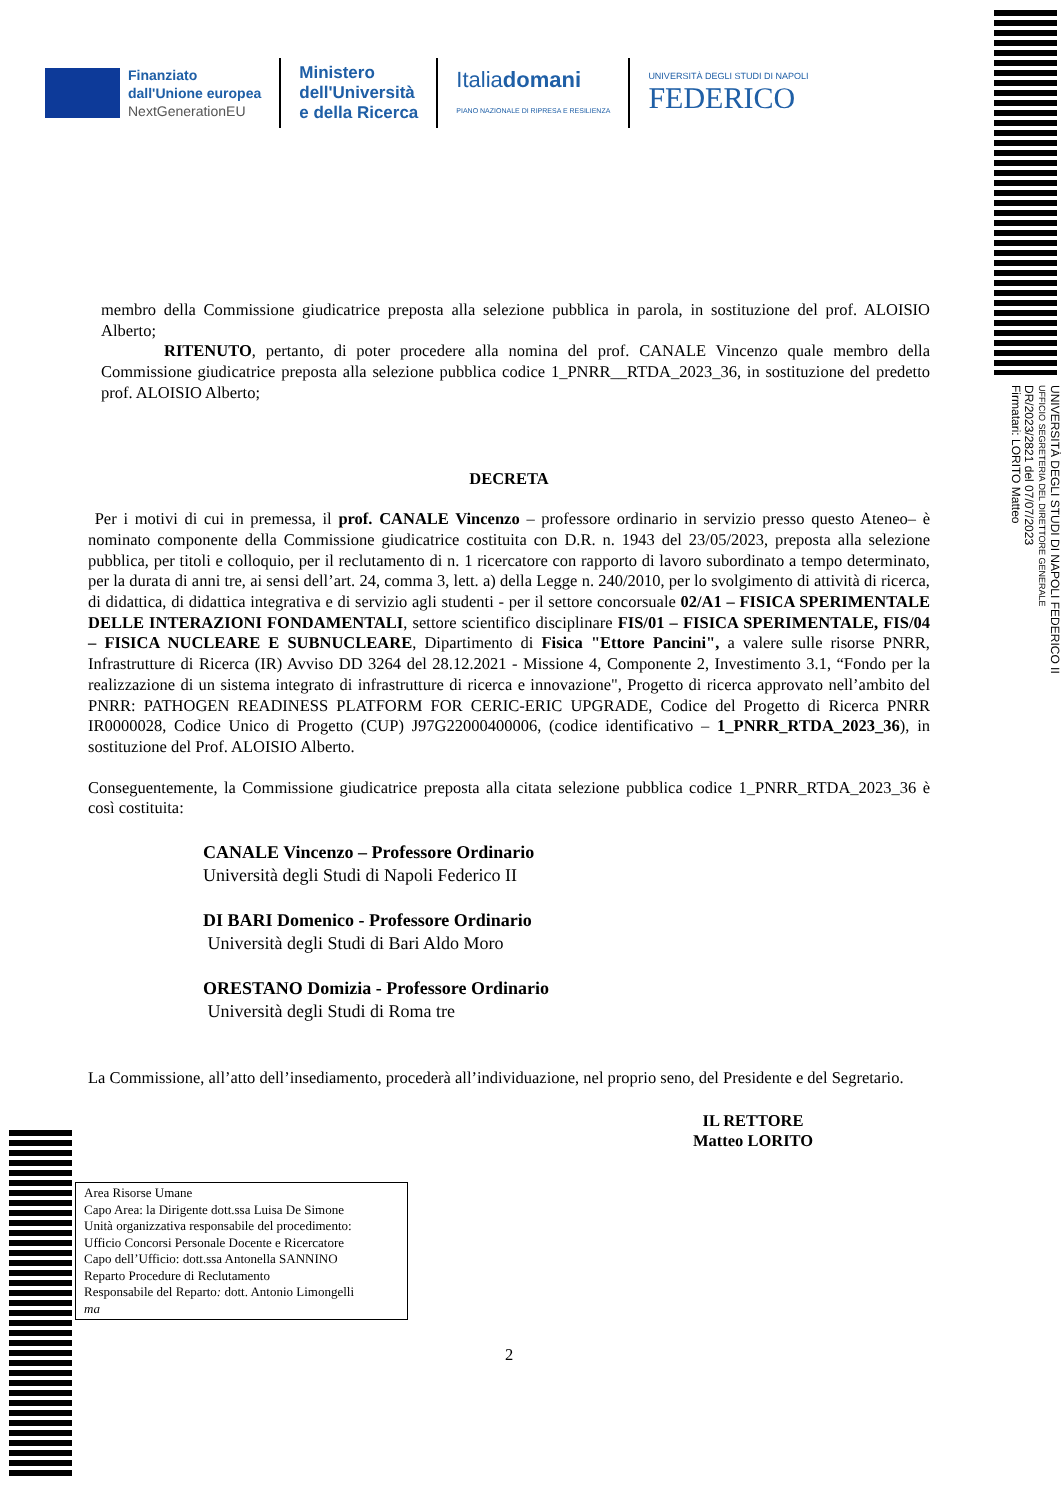Finanziato
dall'Unione europea
NextGenerationEU
Ministero
dell'Università
e della Ricerca
Italiadomani
PIANO NAZIONALE DI RIPRESA E RESILIENZA
UNIVERSITÀ DEGLI STUDI DI NAPOLI
FEDERICO
UNIVERSITÀ DEGLI STUDI DI NAPOLI FEDERICO II
UFFICIO SEGRETERIA DEL DIRETTORE GENERALE
DR/2023/2821 del 07/07/2023
Firmatari: LORITO Matteo
membro della Commissione giudicatrice preposta alla selezione pubblica in parola, in sostituzione del prof. ALOISIO Alberto;
RITENUTO, pertanto, di poter procedere alla nomina del prof. CANALE Vincenzo quale membro della Commissione giudicatrice preposta alla selezione pubblica codice 1_PNRR__RTDA_2023_36, in sostituzione del predetto prof. ALOISIO Alberto;
DECRETA
Per i motivi di cui in premessa, il prof. CANALE Vincenzo – professore ordinario in servizio presso questo Ateneo– è nominato componente della Commissione giudicatrice costituita con D.R. n. 1943 del 23/05/2023, preposta alla selezione pubblica, per titoli e colloquio, per il reclutamento di n. 1 ricercatore con rapporto di lavoro subordinato a tempo determinato, per la durata di anni tre, ai sensi dell’art. 24, comma 3, lett. a) della Legge n. 240/2010, per lo svolgimento di attività di ricerca, di didattica, di didattica integrativa e di servizio agli studenti - per il settore concorsuale 02/A1 – FISICA SPERIMENTALE DELLE INTERAZIONI FONDAMENTALI, settore scientifico disciplinare FIS/01 – FISICA SPERIMENTALE, FIS/04 – FISICA NUCLEARE E SUBNUCLEARE, Dipartimento di Fisica "Ettore Pancini", a valere sulle risorse PNRR, Infrastrutture di Ricerca (IR) Avviso DD 3264 del 28.12.2021 - Missione 4, Componente 2, Investimento 3.1, “Fondo per la realizzazione di un sistema integrato di infrastrutture di ricerca e innovazione", Progetto di ricerca approvato nell’ambito del PNRR: PATHOGEN READINESS PLATFORM FOR CERIC-ERIC UPGRADE, Codice del Progetto di Ricerca PNRR IR0000028, Codice Unico di Progetto (CUP) J97G22000400006, (codice identificativo – 1_PNRR_RTDA_2023_36), in sostituzione del Prof. ALOISIO Alberto.
Conseguentemente, la Commissione giudicatrice preposta alla citata selezione pubblica codice 1_PNRR_RTDA_2023_36 è così costituita:
CANALE Vincenzo – Professore Ordinario
Università degli Studi di Napoli Federico II
DI BARI Domenico - Professore Ordinario
Università degli Studi di Bari Aldo Moro
ORESTANO Domizia - Professore Ordinario
Università degli Studi di Roma tre
La Commissione, all’atto dell’insediamento, procederà all’individuazione, nel proprio seno, del Presidente e del Segretario.
IL RETTORE
Matteo LORITO
Area Risorse Umane
Capo Area: la Dirigente dott.ssa Luisa De Simone
Unità organizzativa responsabile del procedimento:
Ufficio Concorsi Personale Docente e Ricercatore
Capo dell’Ufficio: dott.ssa Antonella SANNINO
Reparto Procedure di Reclutamento
Responsabile del Reparto: dott. Antonio Limongelli
ma
2